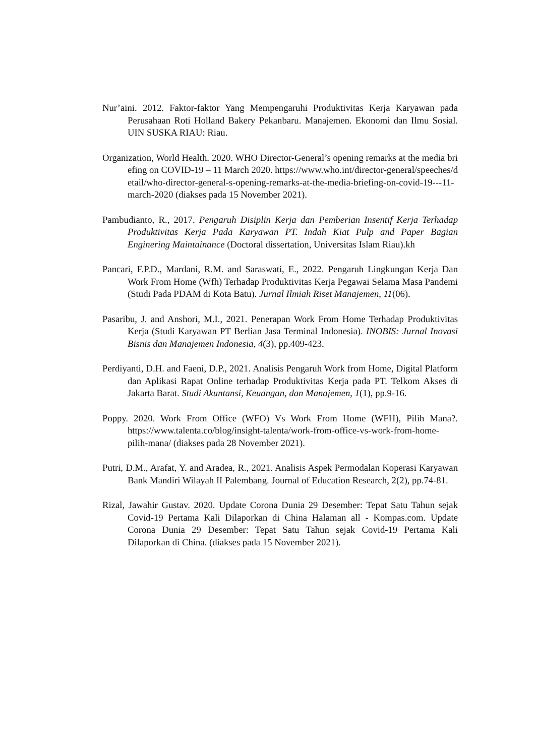Nur’aini. 2012. Faktor-faktor Yang Mempengaruhi Produktivitas Kerja Karyawan pada Perusahaan Roti Holland Bakery Pekanbaru. Manajemen. Ekonomi dan Ilmu Sosial. UIN SUSKA RIAU: Riau.
Organization, World Health. 2020. WHO Director-General’s opening remarks at the media briefing on COVID-19 – 11 March 2020. https://www.who.int/director-general/speeches/detail/who-director-general-s-opening-remarks-at-the-media-briefing-on-covid-19---11-march-2020 (diakses pada 15 November 2021).
Pambudianto, R., 2017. Pengaruh Disiplin Kerja dan Pemberian Insentif Kerja Terhadap Produktivitas Kerja Pada Karyawan PT. Indah Kiat Pulp and Paper Bagian Enginering Maintainance (Doctoral dissertation, Universitas Islam Riau).kh
Pancari, F.P.D., Mardani, R.M. and Saraswati, E., 2022. Pengaruh Lingkungan Kerja Dan Work From Home (Wfh) Terhadap Produktivitas Kerja Pegawai Selama Masa Pandemi (Studi Pada PDAM di Kota Batu). Jurnal Ilmiah Riset Manajemen, 11(06).
Pasaribu, J. and Anshori, M.I., 2021. Penerapan Work From Home Terhadap Produktivitas Kerja (Studi Karyawan PT Berlian Jasa Terminal Indonesia). INOBIS: Jurnal Inovasi Bisnis dan Manajemen Indonesia, 4(3), pp.409-423.
Perdiyanti, D.H. and Faeni, D.P., 2021. Analisis Pengaruh Work from Home, Digital Platform dan Aplikasi Rapat Online terhadap Produktivitas Kerja pada PT. Telkom Akses di Jakarta Barat. Studi Akuntansi, Keuangan, dan Manajemen, 1(1), pp.9-16.
Poppy. 2020. Work From Office (WFO) Vs Work From Home (WFH), Pilih Mana?. https://www.talenta.co/blog/insight-talenta/work-from-office-vs-work-from-home-pilih-mana/ (diakses pada 28 November 2021).
Putri, D.M., Arafat, Y. and Aradea, R., 2021. Analisis Aspek Permodalan Koperasi Karyawan Bank Mandiri Wilayah II Palembang. Journal of Education Research, 2(2), pp.74-81.
Rizal, Jawahir Gustav. 2020. Update Corona Dunia 29 Desember: Tepat Satu Tahun sejak Covid-19 Pertama Kali Dilaporkan di China Halaman all - Kompas.com. Update Corona Dunia 29 Desember: Tepat Satu Tahun sejak Covid-19 Pertama Kali Dilaporkan di China. (diakses pada 15 November 2021).